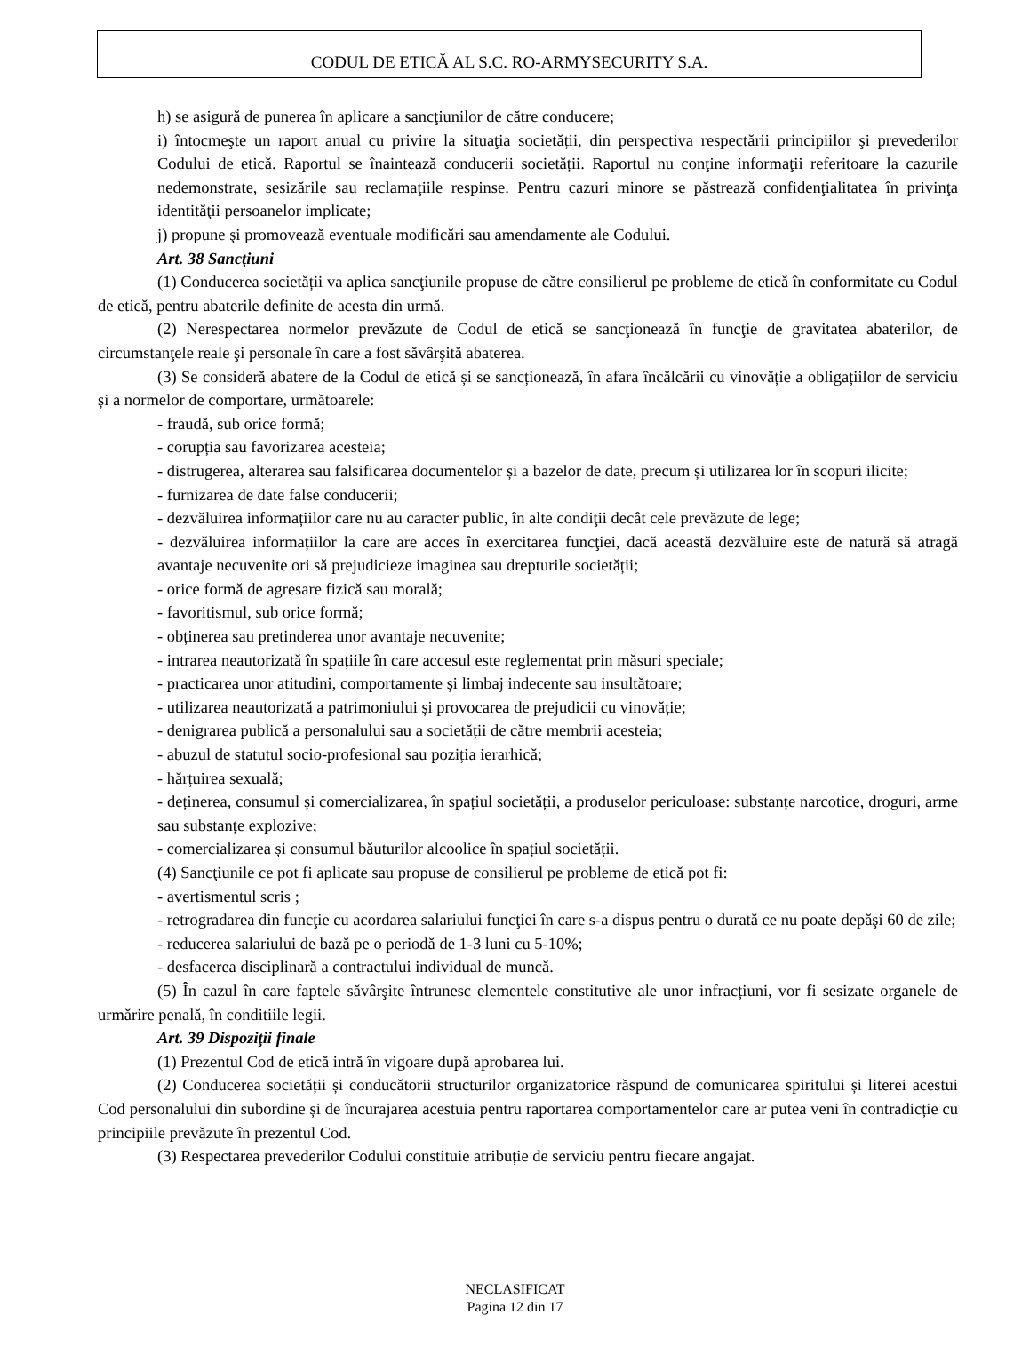CODUL DE ETICĂ AL S.C. RO-ARMYSECURITY S.A.
h) se asigură de punerea în aplicare a sancţiunilor de către conducere;
i) întocmeşte un raport anual cu privire la situaţia societății, din perspectiva respectării principiilor şi prevederilor Codului de etică. Raportul se înaintează conducerii societății. Raportul nu conţine informaţii referitoare la cazurile nedemonstrate, sesizările sau reclamaţiile respinse. Pentru cazuri minore se păstrează confidenţialitatea în privinţa identităţii persoanelor implicate;
j) propune şi promovează eventuale modificări sau amendamente ale Codului.
Art. 38 Sancţiuni
(1) Conducerea societății va aplica sancţiunile propuse de către consilierul pe probleme de etică în conformitate cu Codul de etică, pentru abaterile definite de acesta din urmă.
(2) Nerespectarea normelor prevăzute de Codul de etică se sancţionează în funcţie de gravitatea abaterilor, de circumstanţele reale şi personale în care a fost săvârşită abaterea.
(3) Se consideră abatere de la Codul de etică și se sancționează, în afara încălcării cu vinovăție a obligațiilor de serviciu și a normelor de comportare, următoarele:
- fraudă, sub orice formă;
- corupția sau favorizarea acesteia;
- distrugerea, alterarea sau falsificarea documentelor și a bazelor de date, precum și utilizarea lor în scopuri ilicite;
- furnizarea de date false conducerii;
- dezvăluirea informațiilor care nu au caracter public, în alte condiţii decât cele prevăzute de lege;
- dezvăluirea informațiilor la care are acces în exercitarea funcţiei, dacă această dezvăluire este de natură să atragă avantaje necuvenite ori să prejudicieze imaginea sau drepturile societății;
- orice formă de agresare fizică sau morală;
- favoritismul, sub orice formă;
- obținerea sau pretinderea unor avantaje necuvenite;
- intrarea neautorizată în spațiile în care accesul este reglementat prin măsuri speciale;
- practicarea unor atitudini, comportamente și limbaj indecente sau insultătoare;
- utilizarea neautorizată a patrimoniului și provocarea de prejudicii cu vinovăție;
- denigrarea publică a personalului sau a societății de către membrii acesteia;
- abuzul de statutul socio-profesional sau poziția ierarhică;
- hărțuirea sexuală;
- deținerea, consumul și comercializarea, în spațiul societății, a produselor periculoase: substanțe narcotice, droguri, arme sau substanțe explozive;
- comercializarea și consumul băuturilor alcoolice în spațiul societății.
(4) Sancţiunile ce pot fi aplicate sau propuse de consilierul pe probleme de etică pot fi:
- avertismentul scris ;
- retrogradarea din funcţie cu acordarea salariului funcţiei în care s-a dispus pentru o durată ce nu poate depăşi 60 de zile;
- reducerea salariului de bază pe o periodă de 1-3 luni cu 5-10%;
- desfacerea disciplinară a contractului individual de muncă.
(5) În cazul în care faptele săvârşite întrunesc elementele constitutive ale unor infracțiuni, vor fi sesizate organele de urmărire penală, în conditiile legii.
Art. 39 Dispoziţii finale
(1) Prezentul Cod de etică intră în vigoare după aprobarea lui.
(2) Conducerea societății și conducătorii structurilor organizatorice răspund de comunicarea spiritului și literei acestui Cod personalului din subordine și de încurajarea acestuia pentru raportarea comportamentelor care ar putea veni în contradicție cu principiile prevăzute în prezentul Cod.
(3) Respectarea prevederilor Codului constituie atribuție de serviciu pentru fiecare angajat.
NECLASIFICAT
Pagina 12 din 17